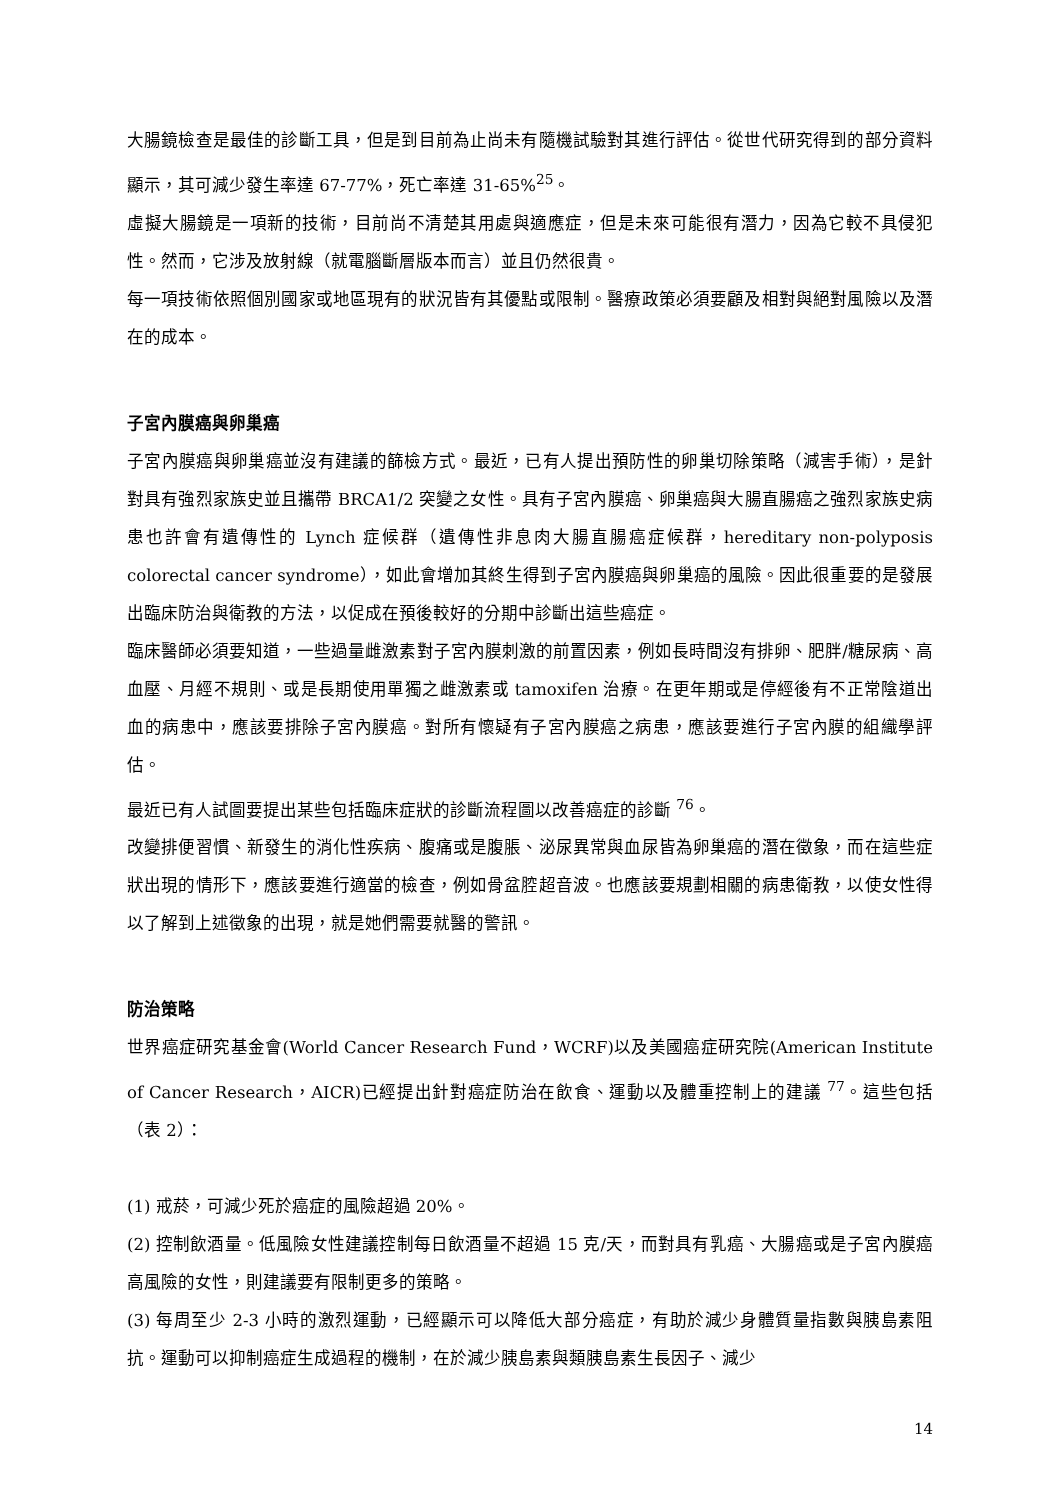大腸鏡檢查是最佳的診斷工具，但是到目前為止尚未有隨機試驗對其進行評估。從世代研究得到的部分資料顯示，其可減少發生率達 67-77%，死亡率達 31-65%<sup>25</sup>。
虛擬大腸鏡是一項新的技術，目前尚不清楚其用處與適應症，但是未來可能很有潛力，因為它較不具侵犯性。然而，它涉及放射線（就電腦斷層版本而言）並且仍然很貴。
每一項技術依照個別國家或地區現有的狀況皆有其優點或限制。醫療政策必須要顧及相對與絕對風險以及潛在的成本。
子宮內膜癌與卵巢癌
子宮內膜癌與卵巢癌並沒有建議的篩檢方式。最近，已有人提出預防性的卵巢切除策略（減害手術），是針對具有強烈家族史並且攜帶 BRCA1/2 突變之女性。具有子宮內膜癌、卵巢癌與大腸直腸癌之強烈家族史病患也許會有遺傳性的 Lynch 症候群（遺傳性非息肉大腸直腸癌症候群，hereditary non-polyposis colorectal cancer syndrome），如此會增加其終生得到子宮內膜癌與卵巢癌的風險。因此很重要的是發展出臨床防治與衛教的方法，以促成在預後較好的分期中診斷出這些癌症。
臨床醫師必須要知道，一些過量雌激素對子宮內膜刺激的前置因素，例如長時間沒有排卵、肥胖/糖尿病、高血壓、月經不規則、或是長期使用單獨之雌激素或 tamoxifen 治療。在更年期或是停經後有不正常陰道出血的病患中，應該要排除子宮內膜癌。對所有懷疑有子宮內膜癌之病患，應該要進行子宮內膜的組織學評估。
最近已有人試圖要提出某些包括臨床症狀的診斷流程圖以改善癌症的診斷 <sup>76</sup>。
改變排便習慣、新發生的消化性疾病、腹痛或是腹脹、泌尿異常與血尿皆為卵巢癌的潛在徵象，而在這些症狀出現的情形下，應該要進行適當的檢查，例如骨盆腔超音波。也應該要規劃相關的病患衛教，以使女性得以了解到上述徵象的出現，就是她們需要就醫的警訊。
防治策略
世界癌症研究基金會(World Cancer Research Fund，WCRF)以及美國癌症研究院(American Institute of Cancer Research，AICR)已經提出針對癌症防治在飲食、運動以及體重控制上的建議 <sup>77</sup>。這些包括（表 2）：
(1) 戒菸，可減少死於癌症的風險超過 20%。
(2) 控制飲酒量。低風險女性建議控制每日飲酒量不超過 15 克/天，而對具有乳癌、大腸癌或是子宮內膜癌高風險的女性，則建議要有限制更多的策略。
(3) 每周至少 2-3 小時的激烈運動，已經顯示可以降低大部分癌症，有助於減少身體質量指數與胰島素阻抗。運動可以抑制癌症生成過程的機制，在於減少胰島素與類胰島素生長因子、減少
14